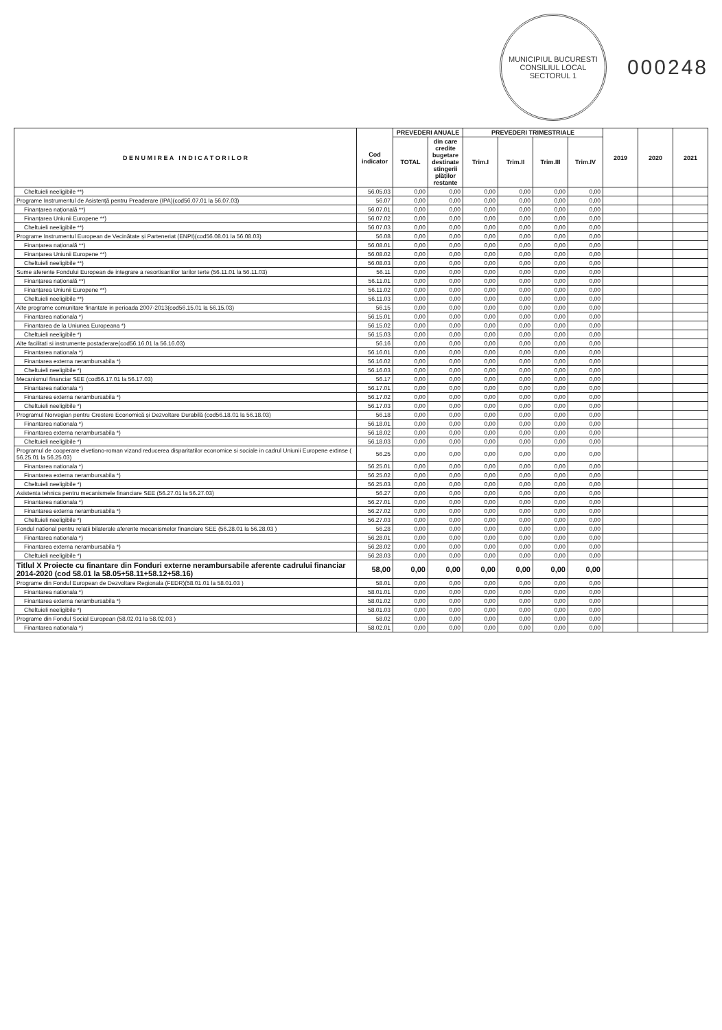MUNICIPIUL BUCURESTI
CONSILIUL LOCAL
SECTORUL 1
000248
| D E N U M I R E A I N D I C A T O R I L O R | Cod indicator | PREVEDERI ANUALE | | PREVEDERI TRIMESTRIALE | | | | 2019 | 2020 | 2021 |
| --- | --- | --- | --- | --- | --- | --- | --- | --- | --- | --- |
| | | TOTAL | din care credite bugetare destinate stingerii plăților restante | Trim.I | Trim.II | Trim.III | Trim.IV | | | |
| Cheltuieli neeligibile **) | 56.05.03 | 0,00 | 0,00 | 0,00 | 0,00 | 0,00 | 0,00 | | | |
| Programe Instrumentul de Asistență pentru Preaderare (IPA)(cod56.07.01 la 56.07.03) | 56.07 | 0,00 | 0,00 | 0,00 | 0,00 | 0,00 | 0,00 | | | |
| Finanțarea națională **) | 56.07.01 | 0,00 | 0,00 | 0,00 | 0,00 | 0,00 | 0,00 | | | |
| Finanțarea Uniunii Europene **) | 56.07.02 | 0,00 | 0,00 | 0,00 | 0,00 | 0,00 | 0,00 | | | |
| Cheltuieli neeligibile **) | 56.07.03 | 0,00 | 0,00 | 0,00 | 0,00 | 0,00 | 0,00 | | | |
| Programe Instrumentul European de Vecinătate și Parteneriat (ENPI)(cod56.08.01 la 56.08.03) | 56.08 | 0,00 | 0,00 | 0,00 | 0,00 | 0,00 | 0,00 | | | |
| Finanțarea națională **) | 56.08.01 | 0,00 | 0,00 | 0,00 | 0,00 | 0,00 | 0,00 | | | |
| Finanțarea Uniunii Europene **) | 56.08.02 | 0,00 | 0,00 | 0,00 | 0,00 | 0,00 | 0,00 | | | |
| Cheltuieli neeligibile **) | 56.08.03 | 0,00 | 0,00 | 0,00 | 0,00 | 0,00 | 0,00 | | | |
| Sume aferente Fondului European de integrare a resortisantilor tarilor terte (56.11.01 la 56.11.03) | 56.11 | 0,00 | 0,00 | 0,00 | 0,00 | 0,00 | 0,00 | | | |
| Finanțarea națională **) | 56.11.01 | 0,00 | 0,00 | 0,00 | 0,00 | 0,00 | 0,00 | | | |
| Finanțarea Uniunii Europene **) | 56.11.02 | 0,00 | 0,00 | 0,00 | 0,00 | 0,00 | 0,00 | | | |
| Cheltuieli neeligibile **) | 56.11.03 | 0,00 | 0,00 | 0,00 | 0,00 | 0,00 | 0,00 | | | |
| Alte programe comunitare finantate in perioada 2007-2013(cod56.15.01 la 56.15.03) | 56.15 | 0,00 | 0,00 | 0,00 | 0,00 | 0,00 | 0,00 | | | |
| Finantarea nationala *) | 56.15.01 | 0,00 | 0,00 | 0,00 | 0,00 | 0,00 | 0,00 | | | |
| Finantarea de la Uniunea Europeana *) | 56.15.02 | 0,00 | 0,00 | 0,00 | 0,00 | 0,00 | 0,00 | | | |
| Cheltuieli neeligibile *) | 56.15.03 | 0,00 | 0,00 | 0,00 | 0,00 | 0,00 | 0,00 | | | |
| Alte facilitati si instrumente postaderare(cod56.16.01 la 56.16.03) | 56.16 | 0,00 | 0,00 | 0,00 | 0,00 | 0,00 | 0,00 | | | |
| Finantarea nationala *) | 56.16.01 | 0,00 | 0,00 | 0,00 | 0,00 | 0,00 | 0,00 | | | |
| Finantarea externa nerambursabila *) | 56.16.02 | 0,00 | 0,00 | 0,00 | 0,00 | 0,00 | 0,00 | | | |
| Cheltuieli neeligibile *) | 56.16.03 | 0,00 | 0,00 | 0,00 | 0,00 | 0,00 | 0,00 | | | |
| Mecanismul financiar SEE (cod56.17.01 la 56.17.03) | 56.17 | 0,00 | 0,00 | 0,00 | 0,00 | 0,00 | 0,00 | | | |
| Finantarea nationala *) | 56.17.01 | 0,00 | 0,00 | 0,00 | 0,00 | 0,00 | 0,00 | | | |
| Finantarea externa nerambursabila *) | 56.17.02 | 0,00 | 0,00 | 0,00 | 0,00 | 0,00 | 0,00 | | | |
| Cheltuieli neeligibile *) | 56.17.03 | 0,00 | 0,00 | 0,00 | 0,00 | 0,00 | 0,00 | | | |
| Programul Norvegian pentru Crestere Economică și Dezvoltare Durabilă (cod56.18.01 la 56.18.03) | 56.18 | 0,00 | 0,00 | 0,00 | 0,00 | 0,00 | 0,00 | | | |
| Finantarea nationala *) | 56.18.01 | 0,00 | 0,00 | 0,00 | 0,00 | 0,00 | 0,00 | | | |
| Finantarea externa nerambursabila *) | 56.18.02 | 0,00 | 0,00 | 0,00 | 0,00 | 0,00 | 0,00 | | | |
| Cheltuieli neeligibile *) | 56.18.03 | 0,00 | 0,00 | 0,00 | 0,00 | 0,00 | 0,00 | | | |
| Programul de cooperare elvetiano-roman vizand reducerea disparitatilor economice si sociale in cadrul Uniunii Europene extinse ( 56.25.01 la 56.25.03) | 56.25 | 0,00 | 0,00 | 0,00 | 0,00 | 0,00 | 0,00 | | | |
| Finantarea nationala *) | 56.25.01 | 0,00 | 0,00 | 0,00 | 0,00 | 0,00 | 0,00 | | | |
| Finantarea externa nerambursabila *) | 56.25.02 | 0,00 | 0,00 | 0,00 | 0,00 | 0,00 | 0,00 | | | |
| Cheltuieli neeligibile *) | 56.25.03 | 0,00 | 0,00 | 0,00 | 0,00 | 0,00 | 0,00 | | | |
| Asistenta tehnica pentru mecanismele financiare SEE (56.27.01 la 56.27.03) | 56.27 | 0,00 | 0,00 | 0,00 | 0,00 | 0,00 | 0,00 | | | |
| Finantarea nationala *) | 56.27.01 | 0,00 | 0,00 | 0,00 | 0,00 | 0,00 | 0,00 | | | |
| Finantarea externa nerambursabila *) | 56.27.02 | 0,00 | 0,00 | 0,00 | 0,00 | 0,00 | 0,00 | | | |
| Cheltuieli neeligibile *) | 56.27.03 | 0,00 | 0,00 | 0,00 | 0,00 | 0,00 | 0,00 | | | |
| Fondul national pentru relatii bilaterale aferente mecanismelor financiare SEE (56.28.01 la 56.28.03 ) | 56.28 | 0,00 | 0,00 | 0,00 | 0,00 | 0,00 | 0,00 | | | |
| Finantarea nationala *) | 56.28.01 | 0,00 | 0,00 | 0,00 | 0,00 | 0,00 | 0,00 | | | |
| Finantarea externa nerambursabila *) | 56.28.02 | 0,00 | 0,00 | 0,00 | 0,00 | 0,00 | 0,00 | | | |
| Cheltuieli neeligibile *) | 56.28.03 | 0,00 | 0,00 | 0,00 | 0,00 | 0,00 | 0,00 | | | |
| Titlul X Proiecte cu finantare din Fonduri externe nerambursabile aferente cadrului financiar 2014-2020 (cod 58.01 la 58.05+58.11+58.12+58.16) | 58,00 | 0,00 | 0,00 | 0,00 | 0,00 | 0,00 | 0,00 | | | |
| Programe din Fondul European de Dezvoltare Regionala (FEDR)(58.01.01 la 58.01.03 ) | 58.01 | 0,00 | 0,00 | 0,00 | 0,00 | 0,00 | 0,00 | | | |
| Finantarea nationala *) | 58.01.01 | 0,00 | 0,00 | 0,00 | 0,00 | 0,00 | 0,00 | | | |
| Finantarea externa nerambursabila *) | 58.01.02 | 0,00 | 0,00 | 0,00 | 0,00 | 0,00 | 0,00 | | | |
| Cheltuieli neeligibile *) | 58.01.03 | 0,00 | 0,00 | 0,00 | 0,00 | 0,00 | 0,00 | | | |
| Programe din Fondul Social European (58.02.01 la 58.02.03 ) | 58.02 | 0,00 | 0,00 | 0,00 | 0,00 | 0,00 | 0,00 | | | |
| Finantarea nationala *) | 58.02.01 | 0,00 | 0,00 | 0,00 | 0,00 | 0,00 | 0,00 | | | |